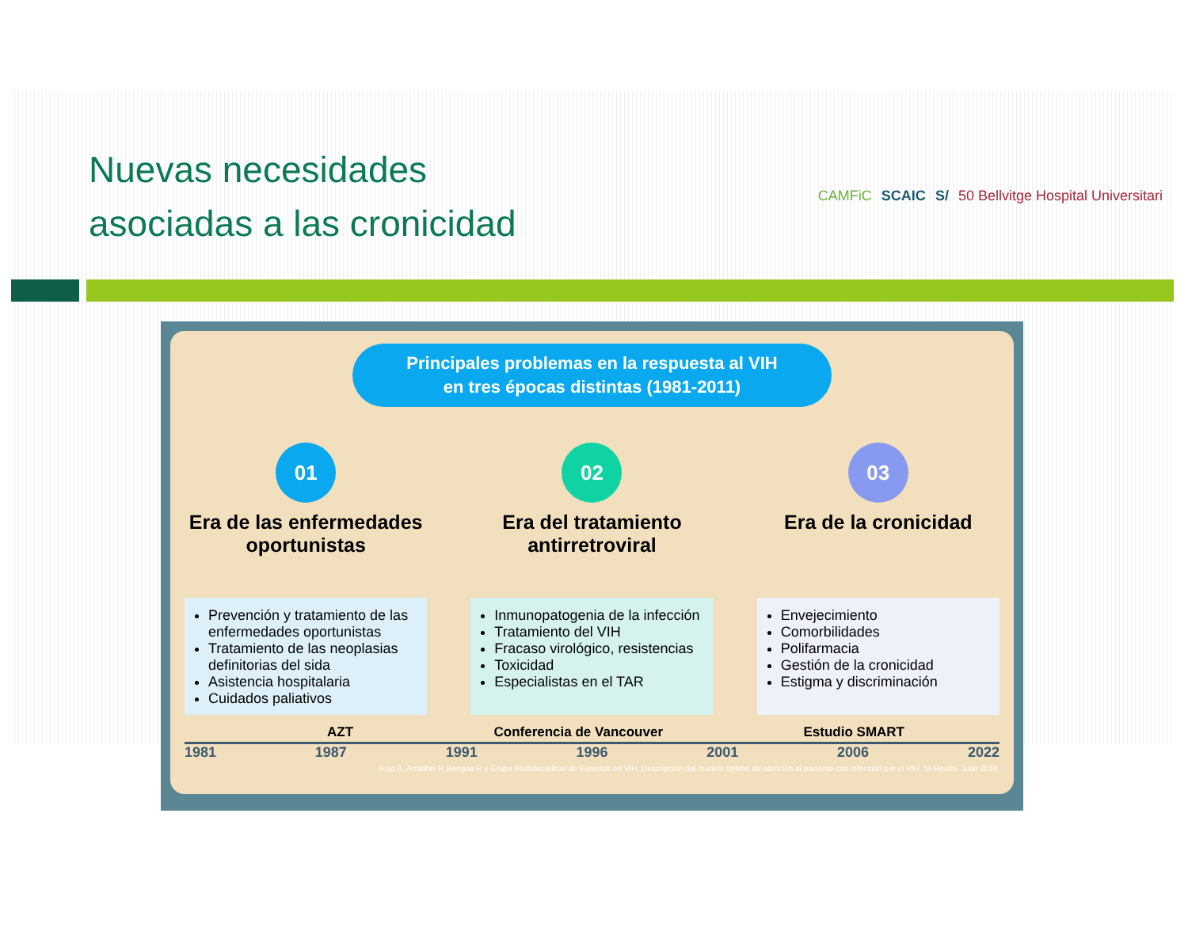Nuevas necesidades
asociadas a las cronicidad
CAMFiC SCAIC S/ 50 Bellvitge Hospital Universitari
Principales problemas en la respuesta al VIH
en tres épocas distintas (1981-2011)
01
Era de las enfermedades oportunistas
Prevención y tratamiento de las enfermedades oportunistas
Tratamiento de las neoplasias definitorias del sida
Asistencia hospitalaria
Cuidados paliativos
02
Era del tratamiento antirretroviral
Inmunopatogenia de la infección
Tratamiento del VIH
Fracaso virológico, resistencias
Toxicidad
Especialistas en el TAR
03
Era de la cronicidad
Envejecimiento
Comorbilidades
Polifarmacia
Gestión de la cronicidad
Estigma y discriminación
AZT Conferencia de Vancouver Estudio SMART
1981 1987 1991 1996 2001 2006 2022
Rojo A, Arratibel P, Bengoa R y Grupo Multidisciplinar de Expertos en VIH. Descripción del modelo óptimo de atención al paciente con infección por el VIH. SI-Health. Julio 2018.